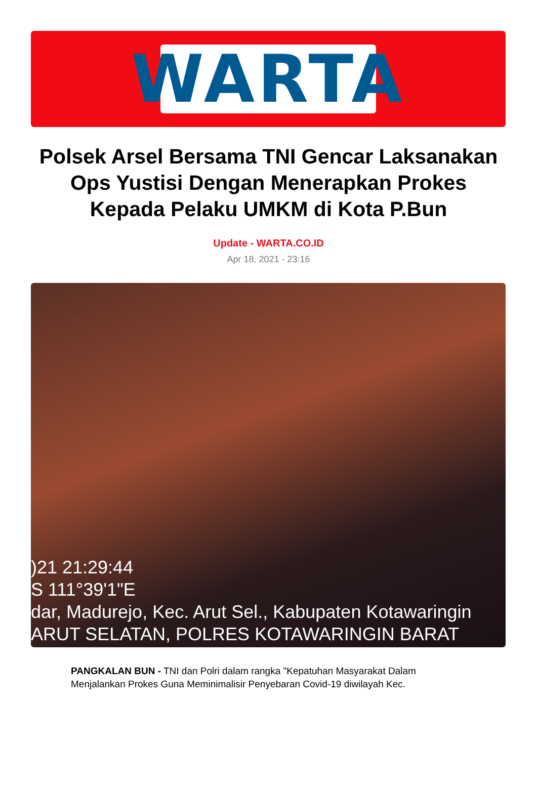WARTA
Polsek Arsel Bersama TNI Gencar Laksanakan Ops Yustisi Dengan Menerapkan Prokes Kepada Pelaku UMKM di Kota P.Bun
Update - WARTA.CO.ID
Apr 18, 2021 - 23:16
)21 21:29:44
S 111°39'1"E
dar, Madurejo, Kec. Arut Sel., Kabupaten Kotawaringin
ARUT SELATAN, POLRES KOTAWARINGIN BARAT
PANGKALAN BUN - TNI dan Polri dalam rangka "Kepatuhan Masyarakat Dalam Menjalankan Prokes Guna Meminimalisir Penyebaran Covid-19 diwilayah Kec.